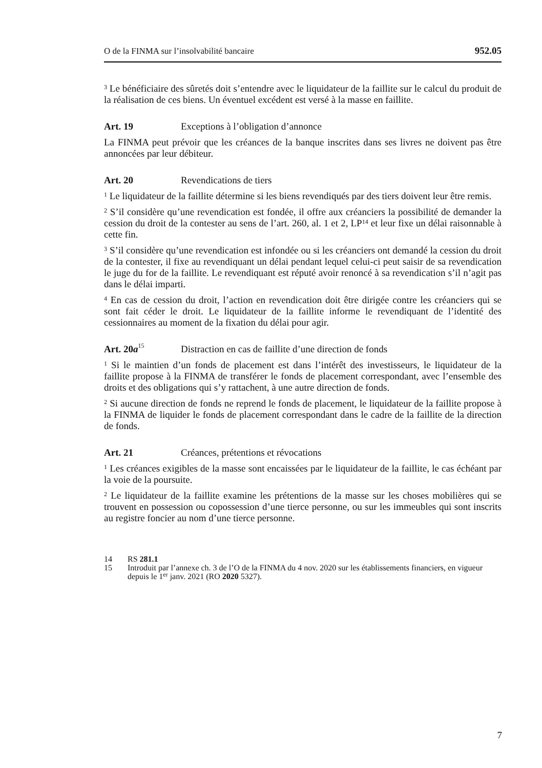O de la FINMA sur l’insolvabilité bancaire 952.05
<sup>3</sup> Le bénéficiaire des sûretés doit s’entendre avec le liquidateur de la faillite sur le calcul du produit de la réalisation de ces biens. Un éventuel excédent est versé à la masse en faillite.
Art. 19 Exceptions à l’obligation d’annonce
La FINMA peut prévoir que les créances de la banque inscrites dans ses livres ne doivent pas être annoncées par leur débiteur.
Art. 20 Revendications de tiers
<sup>1</sup> Le liquidateur de la faillite détermine si les biens revendiqués par des tiers doivent leur être remis.
<sup>2</sup> S’il considère qu’une revendication est fondée, il offre aux créanciers la possibilité de demander la cession du droit de la contester au sens de l’art. 260, al. 1 et 2, LP<sup>14</sup> et leur fixe un délai raisonnable à cette fin.
<sup>3</sup> S’il considère qu’une revendication est infondée ou si les créanciers ont demandé la cession du droit de la contester, il fixe au revendiquant un délai pendant lequel celui-ci peut saisir de sa revendication le juge du for de la faillite. Le revendiquant est réputé avoir renoncé à sa revendication s’il n’agit pas dans le délai imparti.
<sup>4</sup> En cas de cession du droit, l’action en revendication doit être dirigée contre les créanciers qui se sont fait céder le droit. Le liquidateur de la faillite informe le revendiquant de l’identité des cessionnaires au moment de la fixation du délai pour agir.
Art. 20a<sup>15</sup> Distraction en cas de faillite d’une direction de fonds
<sup>1</sup> Si le maintien d’un fonds de placement est dans l’intérêt des investisseurs, le liquidateur de la faillite propose à la FINMA de transférer le fonds de placement correspondant, avec l’ensemble des droits et des obligations qui s’y rattachent, à une autre direction de fonds.
<sup>2</sup> Si aucune direction de fonds ne reprend le fonds de placement, le liquidateur de la faillite propose à la FINMA de liquider le fonds de placement correspondant dans le cadre de la faillite de la direction de fonds.
Art. 21 Créances, prétentions et révocations
<sup>1</sup> Les créances exigibles de la masse sont encaissées par le liquidateur de la faillite, le cas échéant par la voie de la poursuite.
<sup>2</sup> Le liquidateur de la faillite examine les prétentions de la masse sur les choses mobilières qui se trouvent en possession ou copossession d’une tierce personne, ou sur les immeubles qui sont inscrits au registre foncier au nom d’une tierce personne.
14 RS 281.1
15 Introduit par l’annexe ch. 3 de l’O de la FINMA du 4 nov. 2020 sur les établissements financiers, en vigueur depuis le 1<sup>er</sup> janv. 2021 (RO 2020 5327).
7